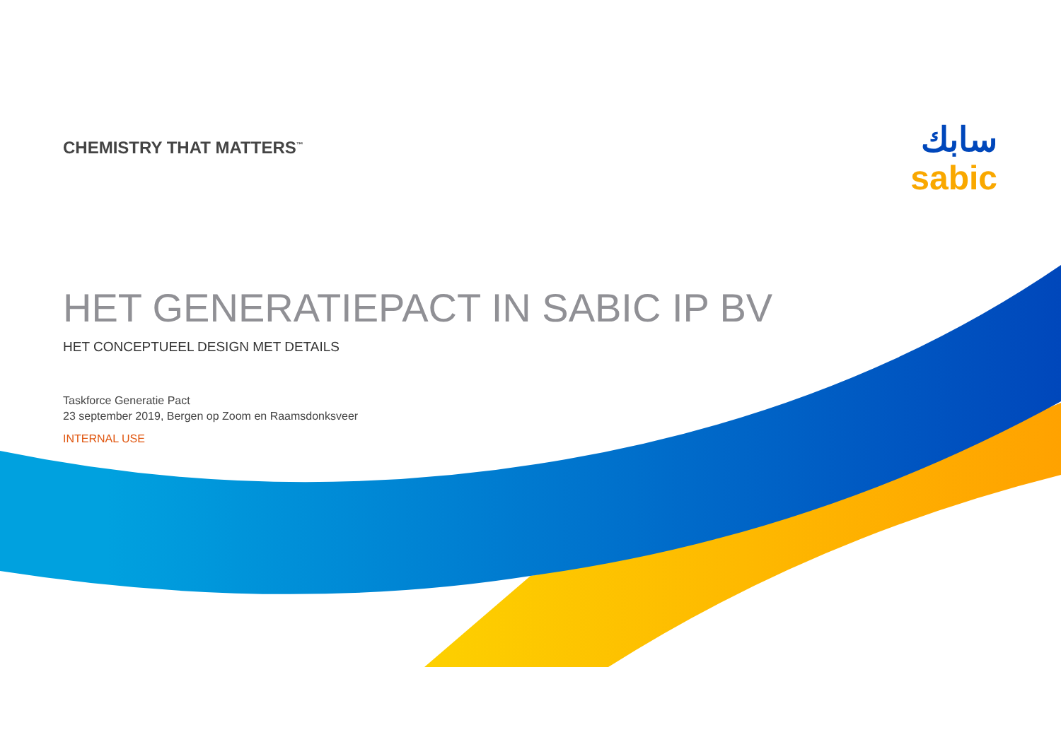سابك
sabic
CHEMISTRY THAT MATTERS<sup>™</sup>
HET GENERATIEPACT IN SABIC IP BV
HET CONCEPTUEEL DESIGN MET DETAILS
Taskforce Generatie Pact
23 september 2019, Bergen op Zoom en Raamsdonksveer
INTERNAL USE